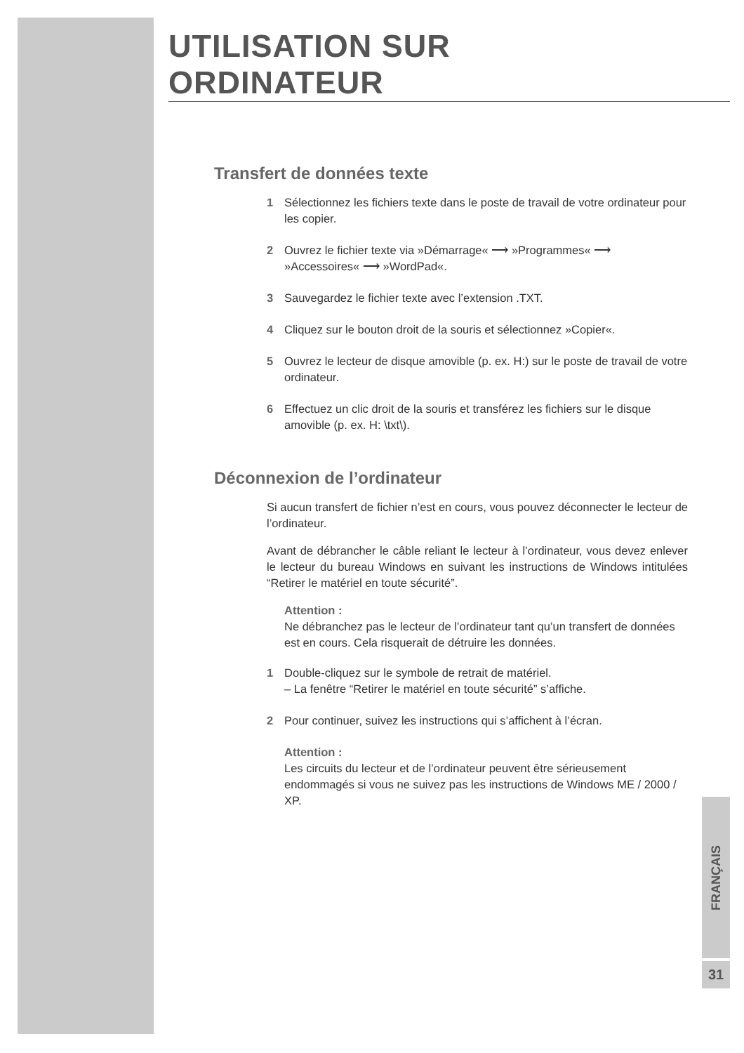UTILISATION SUR ORDINATEUR
Transfert de données texte
1 Sélectionnez les fichiers texte dans le poste de travail de votre ordinateur pour les copier.
2 Ouvrez le fichier texte via »Démarrage« ⟶ »Programmes« ⟶ »Accessoires« ⟶ »WordPad«.
3 Sauvegardez le fichier texte avec l’extension .TXT.
4 Cliquez sur le bouton droit de la souris et sélectionnez »Copier«.
5 Ouvrez le lecteur de disque amovible (p. ex. H:) sur le poste de travail de votre ordinateur.
6 Effectuez un clic droit de la souris et transférez les fichiers sur le disque amovible (p. ex. H: \txt\).
Déconnexion de l’ordinateur
Si aucun transfert de fichier n’est en cours, vous pouvez déconnecter le lecteur de l’ordinateur.
Avant de débrancher le câble reliant le lecteur à l’ordinateur, vous devez enlever le lecteur du bureau Windows en suivant les instructions de Windows intitulées “Retirer le matériel en toute sécurité”.
Attention :
Ne débranchez pas le lecteur de l’ordinateur tant qu’un transfert de données est en cours. Cela risquerait de détruire les données.
1 Double-cliquez sur le symbole de retrait de matériel.
– La fenêtre “Retirer le matériel en toute sécurité” s’affiche.
2 Pour continuer, suivez les instructions qui s’affichent à l’écran.
Attention :
Les circuits du lecteur et de l’ordinateur peuvent être sérieusement endommagés si vous ne suivez pas les instructions de Windows ME / 2000 / XP.
FRANÇAIS
31